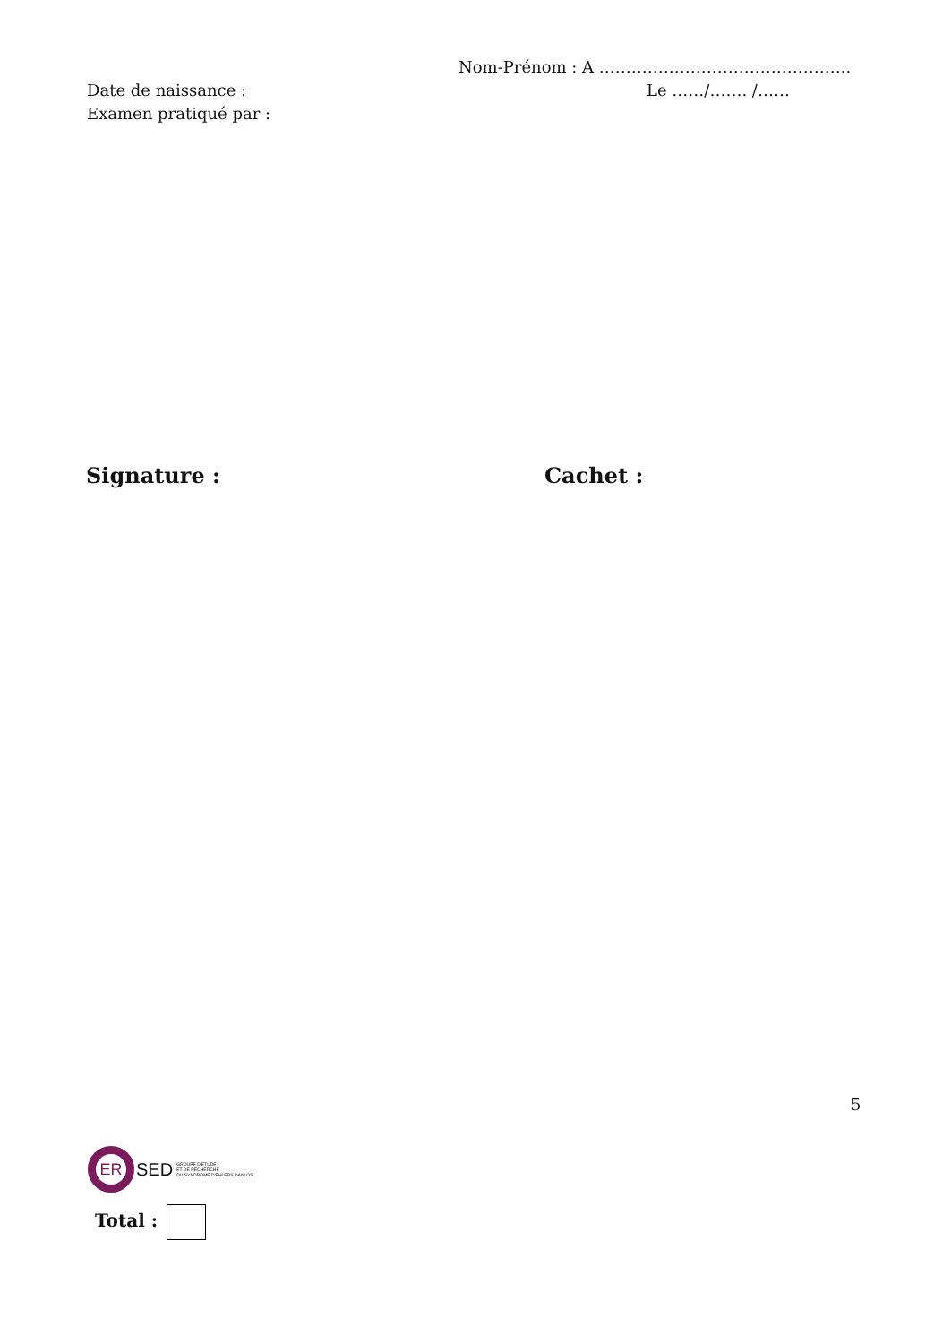Nom-Prénom : A ………………………………………..
Date de naissance : Le ……/……. /……
Examen pratiqué par :
Signature : Cachet :
5
ER
SED
GROUPE D'ETUDE
ET DE RECHERCHE
DU SYNDROME D'EHLERS DANLOS
Total :